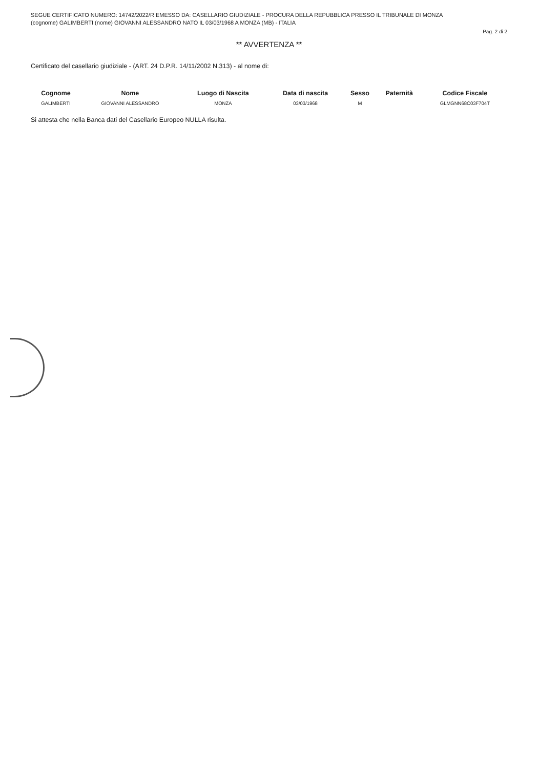SEGUE CERTIFICATO NUMERO: 14742/2022/R EMESSO DA: CASELLARIO GIUDIZIALE - PROCURA DELLA REPUBBLICA PRESSO IL TRIBUNALE DI MONZA
(cognome) GALIMBERTI (nome) GIOVANNI ALESSANDRO NATO IL 03/03/1968 A MONZA (MB) - ITALIA
Pag. 2 di 2
** AVVERTENZA **
Certificato del casellario giudiziale - (ART. 24 D.P.R. 14/11/2002 N.313) - al nome di:
| Cognome | Nome | Luogo di Nascita | Data di nascita | Sesso | Paternità | Codice Fiscale |
| --- | --- | --- | --- | --- | --- | --- |
| GALIMBERTI | GIOVANNI ALESSANDRO | MONZA | 03/03/1968 | M | | GLMGNN68C03F704T |
Si attesta che nella Banca dati del Casellario Europeo NULLA risulta.